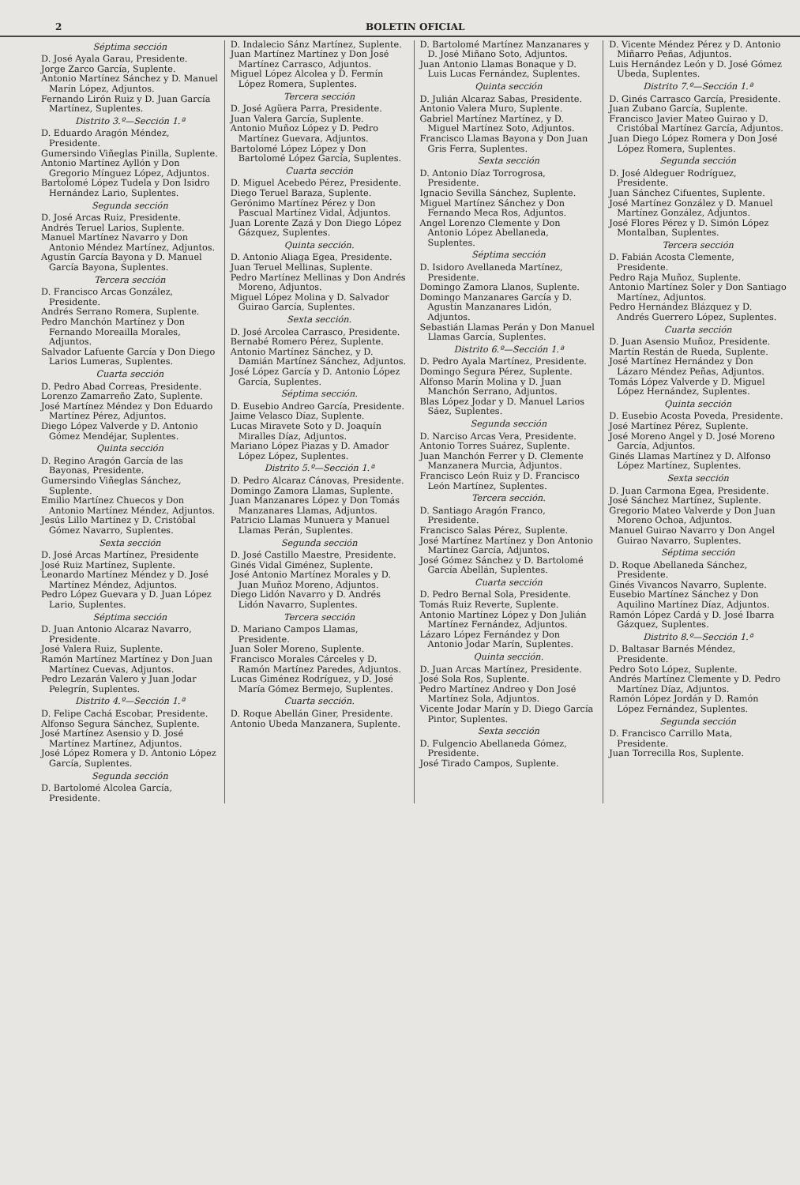2 BOLETIN OFICIAL
Séptima sección
D. José Ayala Garau, Presidente.
Jorge Zarco García, Suplente.
Antonio Martínez Sánchez y D. Manuel Marín López, Adjuntos.
Fernando Lirón Ruiz y D. Juan García Martínez, Suplentes.
Distrito 3.º—Sección 1.ª
D. Eduardo Aragón Méndez, Presidente.
Gumersindo Viñeglas Pinilla, Suplente.
Antonio Martínez Ayllón y Don Gregorio Mínguez López, Adjuntos.
Bartolomé López Tudela y Don Isidro Hernández Lario, Suplentes.
Segunda sección
D. José Arcas Ruiz, Presidente.
Andrés Teruel Larios, Suplente.
Manuel Martínez Navarro y Don Antonio Méndez Martínez, Adjuntos.
Agustín García Bayona y D. Manuel García Bayona, Suplentes.
Tercera sección
D. Francisco Arcas González, Presidente.
Andrés Serrano Romera, Suplente.
Pedro Manchón Martínez y Don Fernando Moreailla Morales, Adjuntos.
Salvador Lafuente García y Don Diego Larios Lumeras, Suplentes.
Cuarta sección
D. Pedro Abad Correas, Presidente.
Lorenzo Zamarreño Zato, Suplente.
José Martínez Méndez y Don Eduardo Martínez Pérez, Adjuntos.
Diego López Valverde y D. Antonio Gómez Mendéjar, Suplentes.
Quinta sección
D. Regino Aragón García de las Bayonas, Presidente.
Gumersindo Viñeglas Sánchez, Suplente.
Emilio Martínez Chuecos y Don Antonio Martínez Méndez, Adjuntos.
Jesús Lillo Martínez y D. Cristóbal Gómez Navarro, Suplentes.
Sexta sección
D. José Arcas Martínez, Presidente
José Ruiz Martínez, Suplente.
Leonardo Martínez Méndez y D. José Martínez Méndez, Adjuntos.
Pedro López Guevara y D. Juan López Lario, Suplentes.
Séptima sección
D. Juan Antonio Alcaraz Navarro, Presidente.
José Valera Ruiz, Suplente.
Ramón Martínez Martínez y Don Juan Martínez Cuevas, Adjuntos.
Pedro Lezarán Valero y Juan Jodar Pelegrín, Suplentes.
Distrito 4.º—Sección 1.ª
D. Felipe Cachá Escobar, Presidente.
Alfonso Segura Sánchez, Suplente.
José Martínez Asensio y D. José Martínez Martínez, Adjuntos.
José López Romera y D. Antonio López García, Suplentes.
Segunda sección
D. Bartolomé Alcolea García, Presidente.
D. Indalecio Sánz Martínez, Suplente.
Juan Martínez Martínez y Don José Martínez Carrasco, Adjuntos.
Miguel López Alcolea y D. Fermín López Romera, Suplentes.
Tercera sección
D. José Agüera Parra, Presidente.
Juan Valera García, Suplente.
Antonio Muñoz López y D. Pedro Martínez Guevara, Adjuntos.
Bartolomé López López y Don Bartolomé López García, Suplentes.
Cuarta sección
D. Miguel Acebedo Pérez, Presidente.
Diego Teruel Baraza, Suplente.
Gerónimo Martínez Pérez y Don Pascual Martínez Vidal, Adjuntos.
Juan Lorente Zazá y Don Diego López Gázquez, Suplentes.
Quinta sección.
D. Antonio Aliaga Egea, Presidente.
Juan Teruel Mellinas, Suplente.
Pedro Martínez Mellinas y Don Andrés Moreno, Adjuntos.
Miguel López Molina y D. Salvador Guirao García, Suplentes.
Sexta sección.
D. José Arcolea Carrasco, Presidente.
Bernabé Romero Pérez, Suplente.
Antonio Martínez Sánchez, y D. Damián Martínez Sánchez, Adjuntos.
José López García y D. Antonio López García, Suplentes.
Séptima sección.
D. Eusebio Andreo García, Presidente.
Jaime Velasco Díaz, Suplente.
Lucas Miravete Soto y D. Joaquín Miralles Díaz, Adjuntos.
Mariano López Piazas y D. Amador López López, Suplentes.
Distrito 5.º—Sección 1.ª
D. Pedro Alcaraz Cánovas, Presidente.
Domingo Zamora Llamas, Suplente.
Juan Manzanares López y Don Tomás Manzanares Llamas, Adjuntos.
Patricio Llamas Munuera y Manuel Llamas Perán, Suplentes.
Segunda sección
D. José Castillo Maestre, Presidente.
Ginés Vidal Giménez, Suplente.
José Antonio Martínez Morales y D. Juan Muñoz Moreno, Adjuntos.
Diego Lidón Navarro y D. Andrés Lidón Navarro, Suplentes.
Tercera sección
D. Mariano Campos Llamas, Presidente.
Juan Soler Moreno, Suplente.
Francisco Morales Cárceles y D. Ramón Martínez Paredes, Adjuntos.
Lucas Giménez Rodríguez, y D. José María Gómez Bermejo, Suplentes.
Cuarta sección.
D. Roque Abellán Giner, Presidente.
Antonio Ubeda Manzanera, Suplente.
D. Bartolomé Martínez Manzanares y D. José Miñano Soto, Adjuntos.
Juan Antonio Llamas Bonaque y D. Luis Lucas Fernández, Suplentes.
Quinta sección
D. Julián Alcaraz Sabas, Presidente.
Antonio Valera Muro, Suplente.
Gabriel Martínez Martínez, y D. Miguel Martínez Soto, Adjuntos.
Francisco Llamas Bayona y Don Juan Gris Ferra, Suplentes.
Sexta sección
D. Antonio Díaz Torrogrosa, Presidente.
Ignacio Sevilla Sánchez, Suplente.
Miguel Martínez Sánchez y Don Fernando Meca Ros, Adjuntos.
Angel Lorenzo Clemente y Don Antonio López Abellaneda, Suplentes.
Séptima sección
D. Isidoro Avellaneda Martínez, Presidente.
Domingo Zamora Llanos, Suplente.
Domingo Manzanares García y D. Agustín Manzanares Lidón, Adjuntos.
Sebastián Llamas Perán y Don Manuel Llamas García, Suplentes.
Distrito 6.º—Sección 1.ª
D. Pedro Ayala Martínez, Presidente.
Domingo Segura Pérez, Suplente.
Alfonso Marín Molina y D. Juan Manchón Serrano, Adjuntos.
Blas López Jodar y D. Manuel Larios Sáez, Suplentes.
Segunda sección
D. Narciso Arcas Vera, Presidente.
Antonio Torres Suárez, Suplente.
Juan Manchón Ferrer y D. Clemente Manzanera Murcia, Adjuntos.
Francisco León Ruiz y D. Francisco León Martínez, Suplentes.
Tercera sección.
D. Santiago Aragón Franco, Presidente.
Francisco Salas Pérez, Suplente.
José Martínez Martínez y Don Antonio Martínez García, Adjuntos.
José Gómez Sánchez y D. Bartolomé García Abellán, Suplentes.
Cuarta sección
D. Pedro Bernal Sola, Presidente.
Tomás Ruiz Reverte, Suplente.
Antonio Martínez López y Don Julián Martínez Fernández, Adjuntos.
Lázaro López Fernández y Don Antonio Jodar Marín, Suplentes.
Quinta sección.
D. Juan Arcas Martínez, Presidente.
José Sola Ros, Suplente.
Pedro Martínez Andreo y Don José Martínez Sola, Adjuntos.
Vicente Jodar Marín y D. Diego García Pintor, Suplentes.
Sexta sección
D. Fulgencio Abellaneda Gómez, Presidente.
José Tirado Campos, Suplente.
D. Vicente Méndez Pérez y D. Antonio Miñarro Peñas, Adjuntos.
Luis Hernández León y D. José Gómez Ubeda, Suplentes.
Distrito 7.º—Sección 1.ª
D. Ginés Carrasco García, Presidente.
Juan Zubano García, Suplente.
Francisco Javier Mateo Guirao y D. Cristóbal Martínez García, Adjuntos.
Juan Diego López Romera y Don José López Romera, Suplentes.
Segunda sección
D. José Aldeguer Rodríguez, Presidente.
Juan Sánchez Cifuentes, Suplente.
José Martínez González y D. Manuel Martínez González, Adjuntos.
José Flores Pérez y D. Simón López Montalban, Suplentes.
Tercera sección
D. Fabián Acosta Clemente, Presidente.
Pedro Raja Muñoz, Suplente.
Antonio Martínez Soler y Don Santiago Martínez, Adjuntos.
Pedro Hernández Blázquez y D. Andrés Guerrero López, Suplentes.
Cuarta sección
D. Juan Asensio Muñoz, Presidente.
Martín Restán de Rueda, Suplente.
José Martínez Hernández y Don Lázaro Méndez Peñas, Adjuntos.
Tomás López Valverde y D. Miguel López Hernández, Suplentes.
Quinta sección
D. Eusebio Acosta Poveda, Presidente.
José Martínez Pérez, Suplente.
José Moreno Angel y D. José Moreno García, Adjuntos.
Ginés Llamas Martínez y D. Alfonso López Martínez, Suplentes.
Sexta sección
D. Juan Carmona Egea, Presidente.
José Sánchez Martínez, Suplente.
Gregorio Mateo Valverde y Don Juan Moreno Ochoa, Adjuntos.
Manuel Guirao Navarro y Don Angel Guirao Navarro, Suplentes.
Séptima sección
D. Roque Abellaneda Sánchez, Presidente.
Ginés Vivancos Navarro, Suplente.
Eusebio Martínez Sánchez y Don Aquilino Martínez Díaz, Adjuntos.
Ramón López Cardá y D. José Ibarra Gázquez, Suplentes.
Distrito 8.º—Sección 1.ª
D. Baltasar Barnés Méndez, Presidente.
Pedro Soto López, Suplente.
Andrés Martínez Clemente y D. Pedro Martínez Díaz, Adjuntos.
Ramón López Jordán y D. Ramón López Fernández, Suplentes.
Segunda sección
D. Francisco Carrillo Mata, Presidente.
Juan Torrecilla Ros, Suplente.